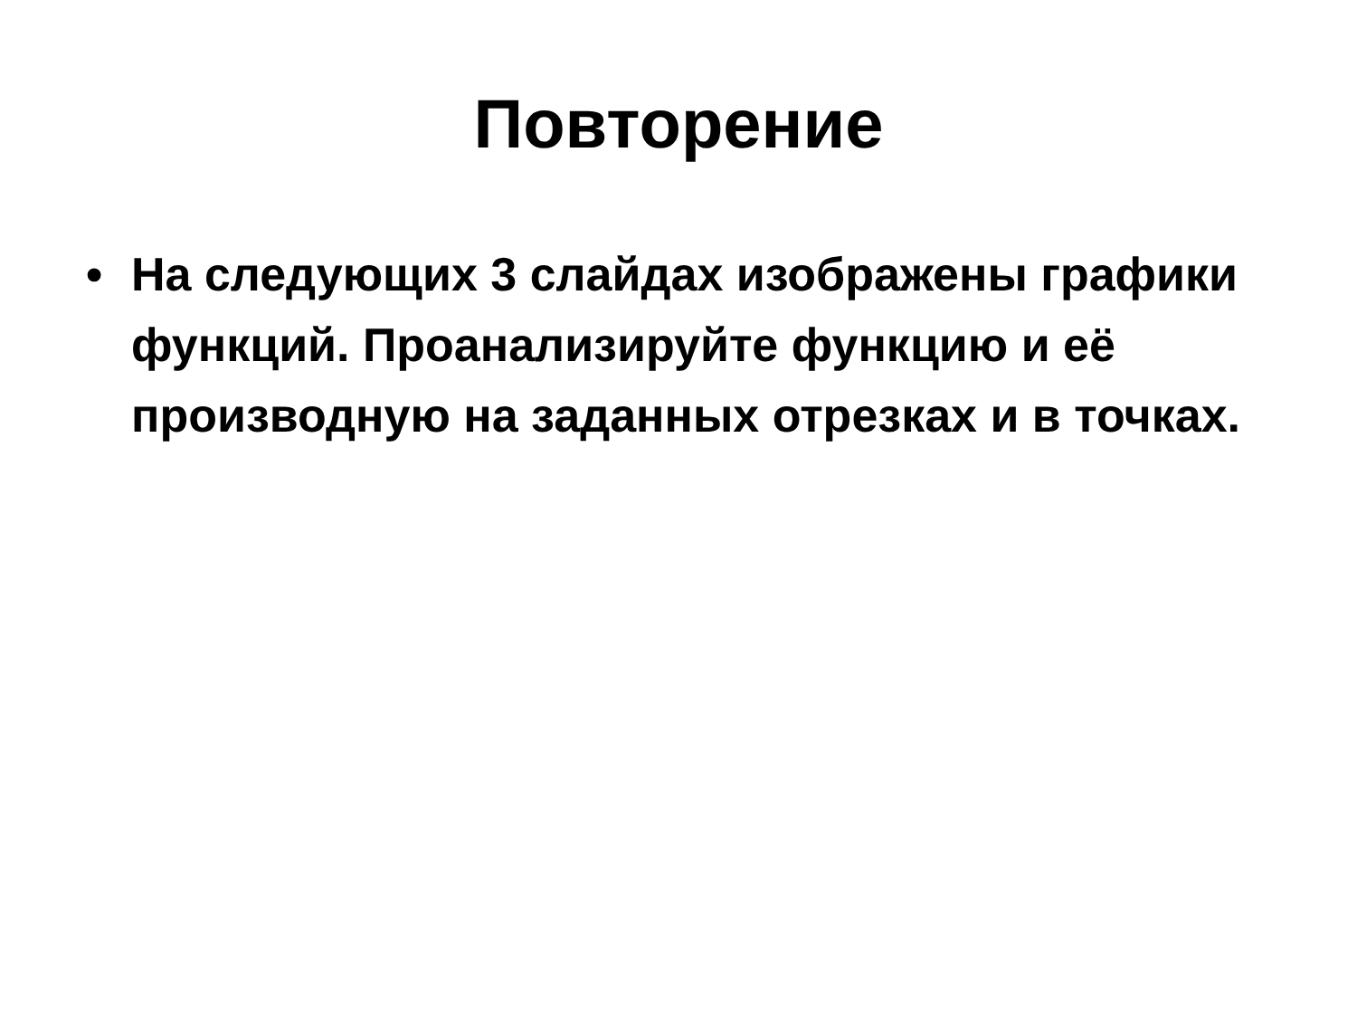Повторение
• На следующих 3 слайдах изображены графики функций. Проанализируйте функцию и её производную на заданных отрезках и в точках.